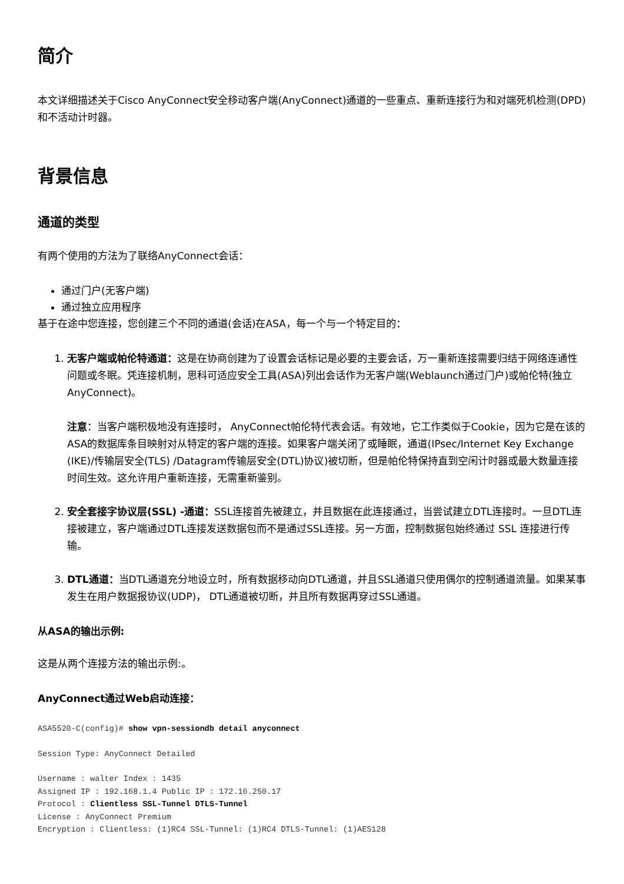简介
本文详细描述关于Cisco AnyConnect安全移动客户端(AnyConnect)通道的一些重点、重新连接行为和对端死机检测(DPD)和不活动计时器。
背景信息
通道的类型
有两个使用的方法为了联络AnyConnect会话：
通过门户(无客户端)
通过独立应用程序
基于在途中您连接，您创建三个不同的通道(会话)在ASA，每一个与一个特定目的：
1. 无客户端或帕伦特通道：这是在协商创建为了设置会话标记是必要的主要会话，万一重新连接需要归结于网络连通性问题或冬眠。凭连接机制，思科可适应安全工具(ASA)列出会话作为无客户端(Weblaunch通过门户)或帕伦特(独立AnyConnect)。
注意：当客户端积极地没有连接时， AnyConnect帕伦特代表会话。有效地，它工作类似于Cookie，因为它是在该的ASA的数据库条目映射对从特定的客户端的连接。如果客户端关闭了或睡眠，通道(IPsec/Internet Key Exchange (IKE)/传输层安全(TLS) /Datagram传输层安全(DTL)协议)被切断，但是帕伦特保持直到空闲计时器或最大数量连接时间生效。这允许用户重新连接，无需重新鉴别。
2. 安全套接字协议层(SSL) -通道：SSL连接首先被建立，并且数据在此连接通过，当尝试建立DTL连接时。一旦DTL连接被建立，客户端通过DTL连接发送数据包而不是通过SSL连接。另一方面，控制数据包始终通过 SSL 连接进行传输。
3. DTL通道：当DTL通道充分地设立时，所有数据移动向DTL通道，并且SSL通道只使用偶尔的控制通道流量。如果某事发生在用户数据报协议(UDP)， DTL通道被切断，并且所有数据再穿过SSL通道。
从ASA的输出示例:
这是从两个连接方法的输出示例:。
AnyConnect通过Web启动连接：
ASA5520-C(config)# show vpn-sessiondb detail anyconnect
Session Type: AnyConnect Detailed
Username : walter Index : 1435
Assigned IP : 192.168.1.4 Public IP : 172.16.250.17
Protocol : Clientless SSL-Tunnel DTLS-Tunnel
License : AnyConnect Premium
Encryption : Clientless: (1)RC4 SSL-Tunnel: (1)RC4 DTLS-Tunnel: (1)AES128